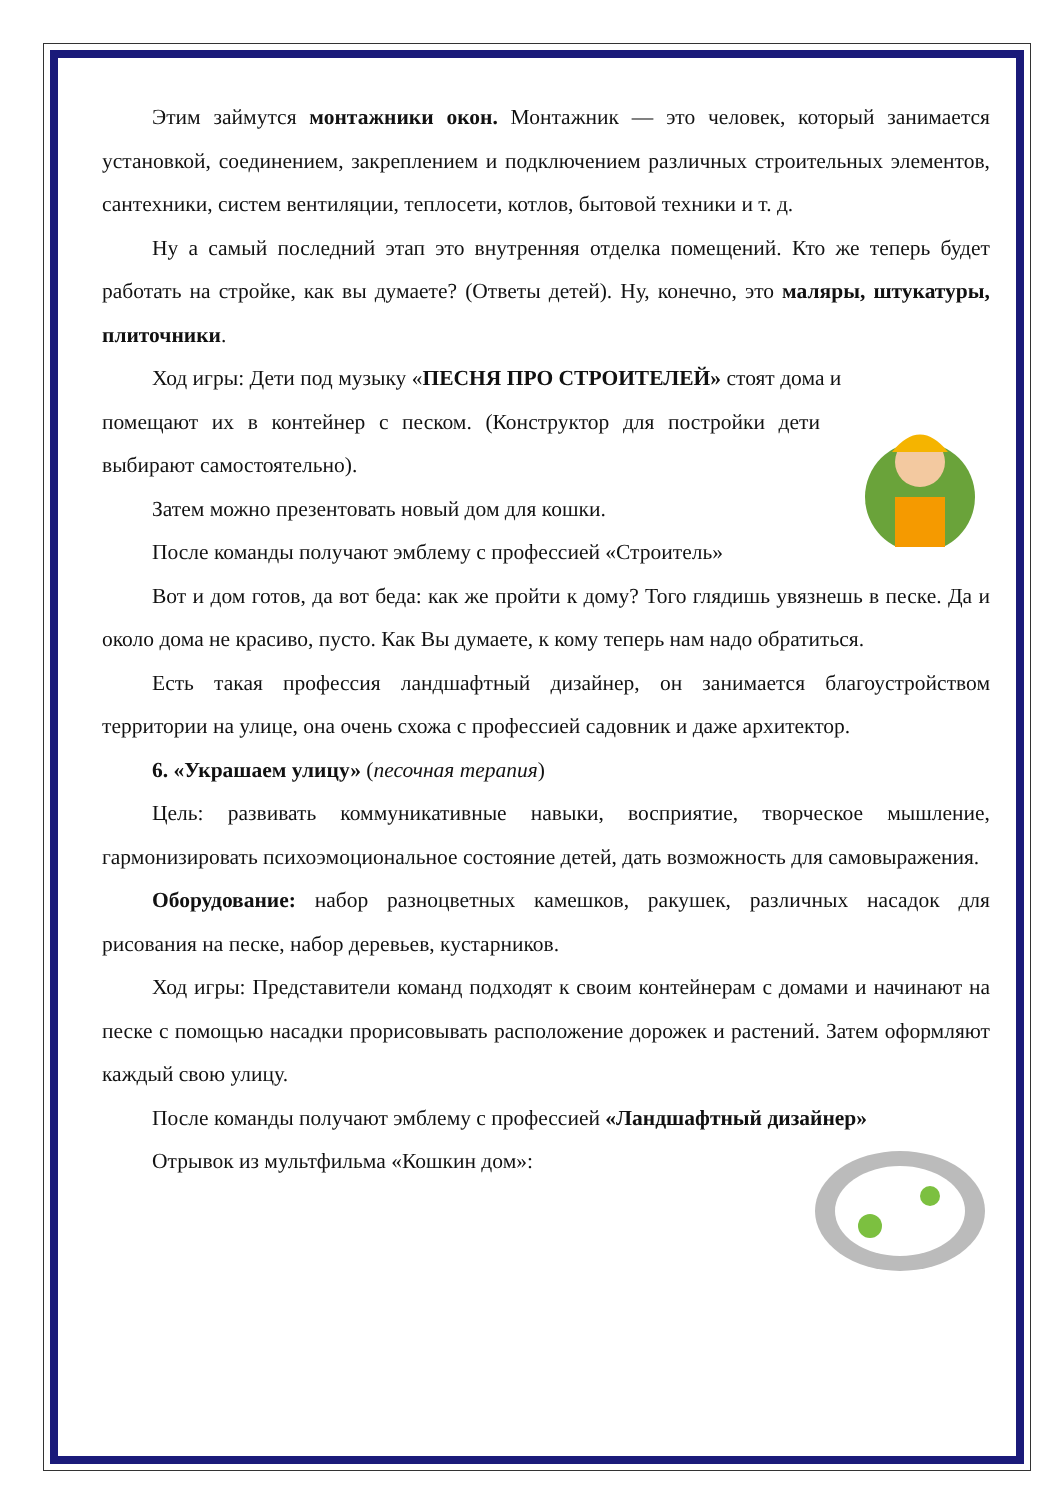Этим займутся монтажники окон. Монтажник — это человек, который занимается установкой, соединением, закреплением и подключением различных строительных элементов, сантехники, систем вентиляции, теплосети, котлов, бытовой техники и т. д.
Ну а самый последний этап это внутренняя отделка помещений. Кто же теперь будет работать на стройке, как вы думаете? (Ответы детей). Ну, конечно, это маляры, штукатуры, плиточники.
Ход игры: Дети под музыку «ПЕСНЯ ПРО СТРОИТЕЛЕЙ» стоят дома и
помещают их в контейнер с песком. (Конструктор для постройки дети выбирают самостоятельно).
Затем можно презентовать новый дом для кошки.
После команды получают эмблему с профессией «Строитель»
Вот и дом готов, да вот беда: как же пройти к дому? Того глядишь увязнешь в песке. Да и около дома не красиво, пусто. Как Вы думаете, к кому теперь нам надо обратиться.
Есть такая профессия ландшафтный дизайнер, он занимается благоустройством территории на улице, она очень схожа с профессией садовник и даже архитектор.
6. «Украшаем улицу» (песочная терапия)
Цель: развивать коммуникативные навыки, восприятие, творческое мышление, гармонизировать психоэмоциональное состояние детей, дать возможность для самовыражения.
Оборудование: набор разноцветных камешков, ракушек, различных насадок для рисования на песке, набор деревьев, кустарников.
Ход игры: Представители команд подходят к своим контейнерам с домами и начинают на песке с помощью насадки прорисовывать расположение дорожек и растений. Затем оформляют каждый свою улицу.
После команды получают эмблему с профессией «Ландшафтный дизайнер»
Отрывок из мультфильма «Кошкин дом»: